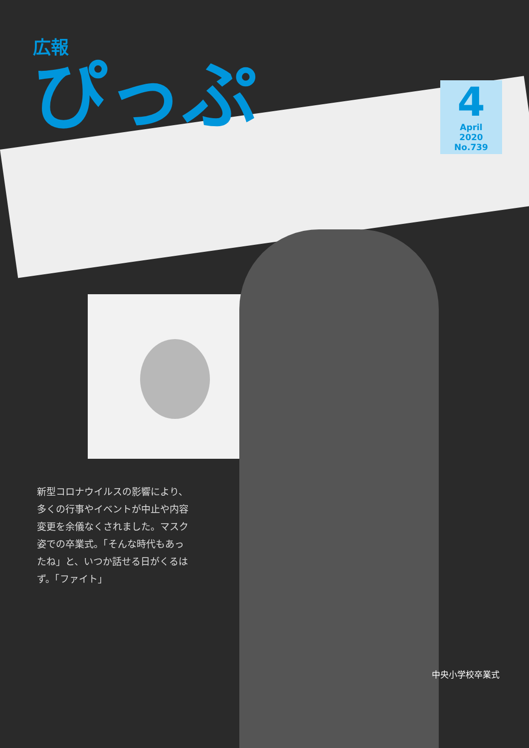広報
ぴっぷ
4
April
2020
No.739
新型コロナウイルスの影響により、多くの行事やイベントが中止や内容変更を余儀なくされました。マスク姿での卒業式。「そんな時代もあったね」と、いつか話せる日がくるはず。「ファイト」
中央小学校卒業式